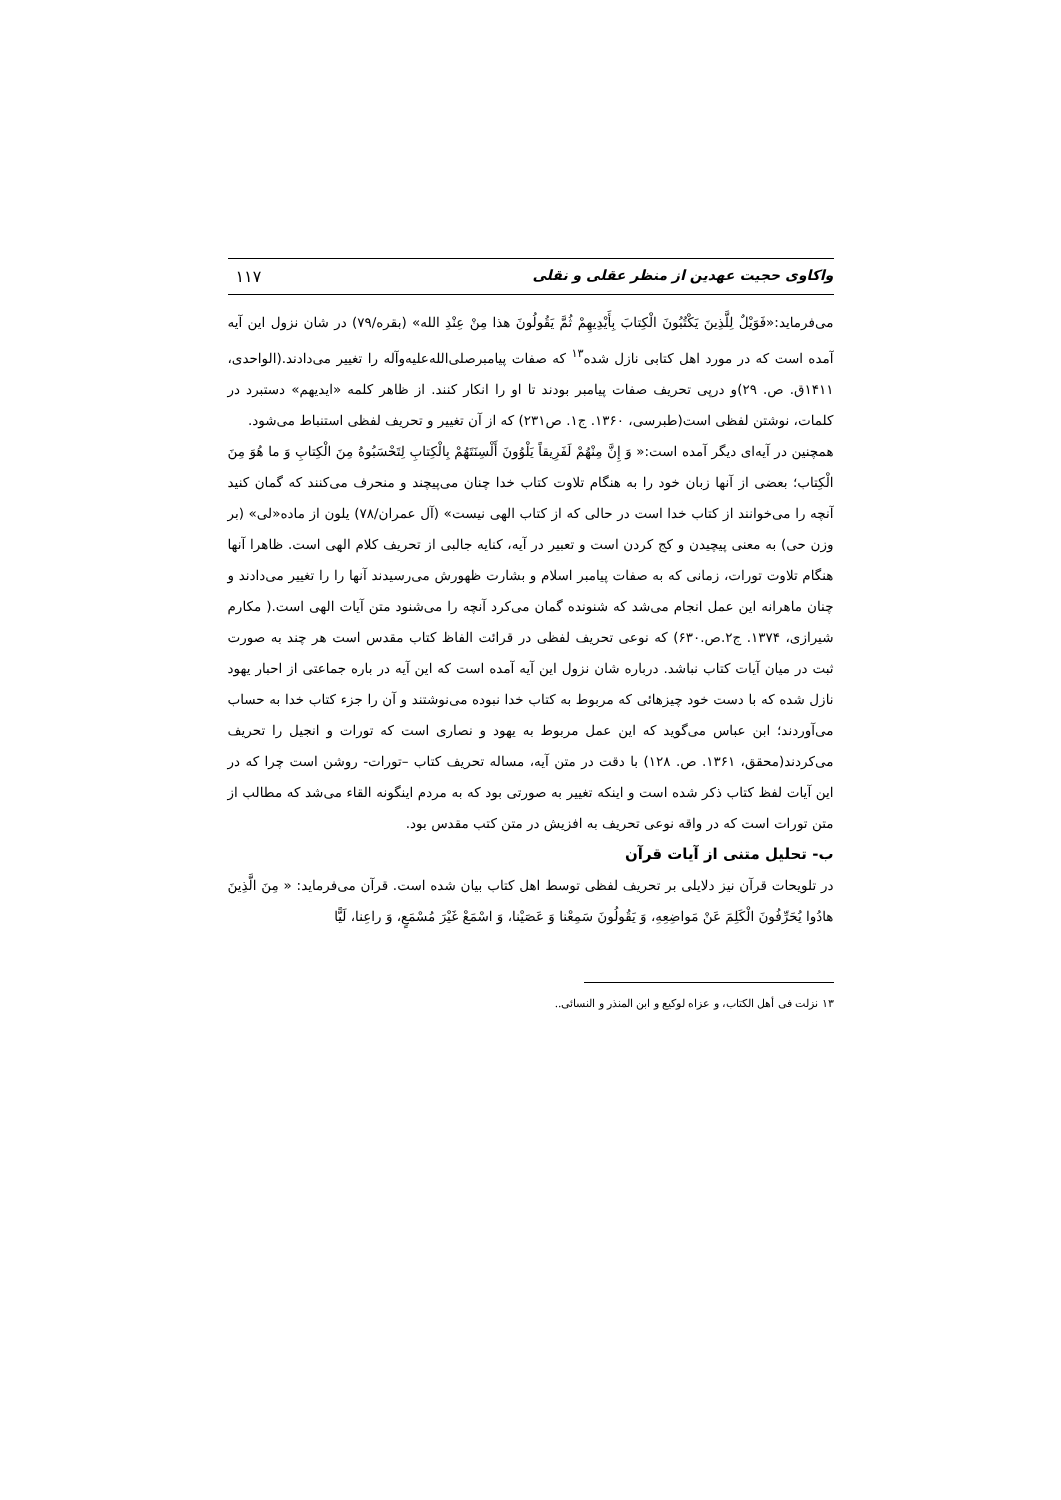واکاوی حجیت عهدین از منظر عقلی و نقلی ۱۱۷
می‌فرماید:«فَوَيْلٌ لِلَّذِينَ يَكْتُبُونَ الْكِتابَ بِأَيْدِيهِمْ ثُمَّ يَقُولُونَ هذا مِنْ عِنْدِ الله» (بقره/۷۹) در شان نزول این آیه آمده است که در مورد اهل کتابی نازل شده<sup>۱۳</sup> که صفات پیامبرصلی‌الله‌علیه‌وآله را تغییر می‌دادند.(الواحدی، ۱۴۱۱ق. ص. ۲۹)و درپی تحریف صفات پیامبر بودند تا او را انکار کنند. از ظاهر کلمه «ایدیهم» دستبرد در کلمات، نوشتن لفظی است(طبرسی، ۱۳۶۰. ج۱. ص۲۳۱) که از آن تغییر و تحریف لفظی استنباط می‌شود.
همچنین در آیه‌ای دیگر آمده است:« وَ إِنَّ مِنْهُمْ لَفَرِيقاً يَلْوُونَ أَلْسِنَتَهُمْ بِالْكِتابِ لِتَحْسَبُوهُ مِنَ الْكِتابِ وَ ما هُوَ مِنَ الْكِتاب؛ بعضی از آنها زبان خود را به هنگام تلاوت کتاب خدا چنان می‌پیچند و منحرف می‌کنند که گمان کنید آنچه را می‌خوانند از کتاب خدا است در حالی که از کتاب الهی نیست» (آل عمران/۷۸) یلون از ماده«لی» (بر وزن حی) به معنی پیچیدن و کج کردن است و تعبیر در آیه، کنایه جالبی از تحریف کلام الهی است. ظاهرا آنها هنگام تلاوت تورات، زمانی که به صفات پیامبر اسلام و بشارت ظهورش می‌رسیدند آنها را را تغییر می‌دادند و چنان ماهرانه این عمل انجام می‌شد که شنونده گمان می‌کرد آنچه را می‌شنود متن آیات الهی است.( مکارم شیرازی، ۱۳۷۴. ج۲.ص.۶۳۰) که نوعی تحریف لفظی در قرائت الفاظ کتاب مقدس است هر چند به صورت ثبت در میان آیات کتاب نباشد. درباره شان نزول این آیه آمده است که این آیه در باره جماعتی از احبار یهود نازل شده که با دست خود چیزهائی که مربوط به کتاب خدا نبوده می‌نوشتند و آن را جزء کتاب خدا به حساب می‌آوردند؛ ابن عباس می‌گوید که این عمل مربوط به یهود و نصاری است که تورات و انجیل را تحریف می‌کردند(محقق، ۱۳۶۱. ص. ۱۲۸) با دقت در متن آیه، مساله تحریف کتاب –تورات- روشن است چرا که در این آیات لفظ کتاب ذکر شده است و اینکه تغییر به صورتی بود که به مردم اینگونه القاء می‌شد که مطالب از متن تورات است که در واقه نوعی تحریف به افزیش در متن کتب مقدس بود.
ب- تحلیل متنی از آیات قرآن
در تلویحات قرآن نیز دلایلی بر تحریف لفظی توسط اهل کتاب بیان شده است. قرآن می‌فرماید: « مِنَ الَّذِينَ هادُوا يُحَرِّفُونَ الْكَلِمَ عَنْ مَواضِعِهِ، وَ يَقُولُونَ سَمِعْنا وَ عَصَيْنا، وَ اسْمَعْ غَيْرَ مُسْمَعٍ، وَ راعِنا، لَيًّا
۱۳ نزلت فی أهل الکتاب، و عزاه لوکیع و ابن المنذر و النسائی..